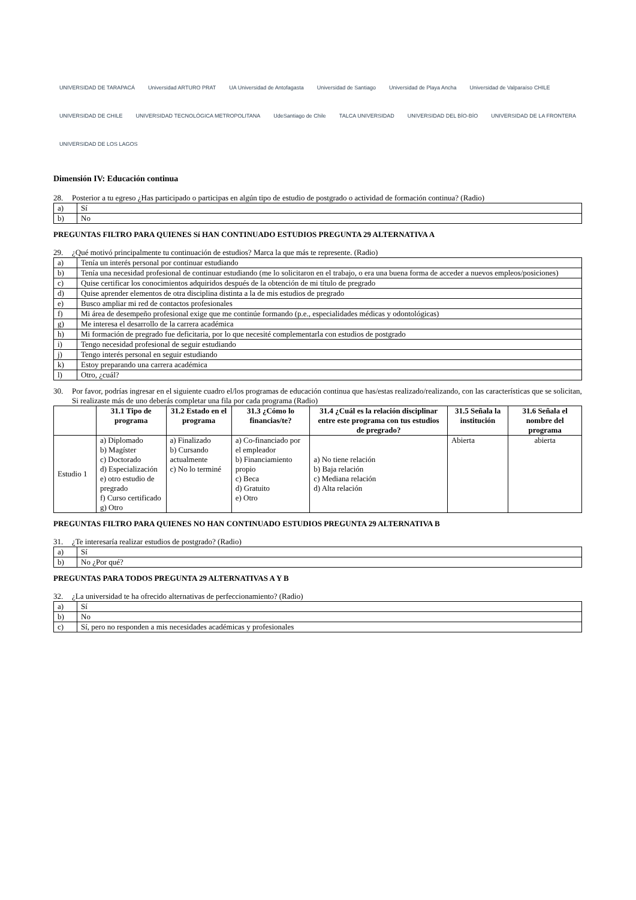UNIVERSIDAD DE TARAPACÁ Universidad ARTURO PRAT UA Universidad de Antofagasta Universidad de Santiago Universidad de Playa Ancha Universidad de Valparaíso CHILE UNIVERSIDAD DE CHILE UNIVERSIDAD TECNOLÓGICA METROPOLITANA UdeSantiago de Chile TALCA UNIVERSIDAD UNIVERSIDAD DEL BÍO-BÍO UNIVERSIDAD DE LA FRONTERA UNIVERSIDAD DE LOS LAGOS
Dimensión IV: Educación continua
28. Posterior a tu egreso ¿Has participado o participas en algún tipo de estudio de postgrado o actividad de formación continua? (Radio)
| a) | Sí |
| b) | No |
PREGUNTAS FILTRO PARA QUIENES Sí HAN CONTINUADO ESTUDIOS PREGUNTA 29 ALTERNATIVA A
29. ¿Qué motivó principalmente tu continuación de estudios? Marca la que más te represente. (Radio)
| a) | Tenía un interés personal por continuar estudiando |
| b) | Tenía una necesidad profesional de continuar estudiando (me lo solicitaron en el trabajo, o era una buena forma de acceder a nuevos empleos/posiciones) |
| c) | Quise certificar los conocimientos adquiridos después de la obtención de mi título de pregrado |
| d) | Quise aprender elementos de otra disciplina distinta a la de mis estudios de pregrado |
| e) | Busco ampliar mi red de contactos profesionales |
| f) | Mi área de desempeño profesional exige que me continúe formando (p.e., especialidades médicas y odontológicas) |
| g) | Me interesa el desarrollo de la carrera académica |
| h) | Mi formación de pregrado fue deficitaria, por lo que necesité complementarla con estudios de postgrado |
| i) | Tengo necesidad profesional de seguir estudiando |
| j) | Tengo interés personal en seguir estudiando |
| k) | Estoy preparando una carrera académica |
| l) | Otro, ¿cuál? |
30. Por favor, podrías ingresar en el siguiente cuadro el/los programas de educación continua que has/estas realizado/realizando, con las características que se solicitan, Si realizaste más de uno deberás completar una fila por cada programa (Radio)
| | 31.1 Tipo de programa | 31.2 Estado en el programa | 31.3 ¿Cómo lo financias/te? | 31.4 ¿Cuál es la relación disciplinar entre este programa con tus estudios de pregrado? | 31.5 Señala la institución | 31.6 Señala el nombre del programa |
| --- | --- | --- | --- | --- | --- | --- |
| Estudio 1 | a) Diplomado b) Magíster c) Doctorado d) Especialización e) otro estudio de pregrado f) Curso certificado g) Otro | a) Finalizado b) Cursando actualmente c) No lo terminé | a) Co-financiado por el empleador b) Financiamiento propio c) Beca d) Gratuito e) Otro | a) No tiene relación b) Baja relación c) Mediana relación d) Alta relación | Abierta | abierta |
PREGUNTAS FILTRO PARA QUIENES NO HAN CONTINUADO ESTUDIOS PREGUNTA 29 ALTERNATIVA B
31. ¿Te interesaría realizar estudios de postgrado? (Radio)
| a) | Sí |
| b) | No ¿Por qué? |
PREGUNTAS PARA TODOS PREGUNTA 29 ALTERNATIVAS A Y B
32. ¿La universidad te ha ofrecido alternativas de perfeccionamiento? (Radio)
| a) | Sí |
| b) | No |
| c) | Sí, pero no responden a mis necesidades académicas y profesionales |